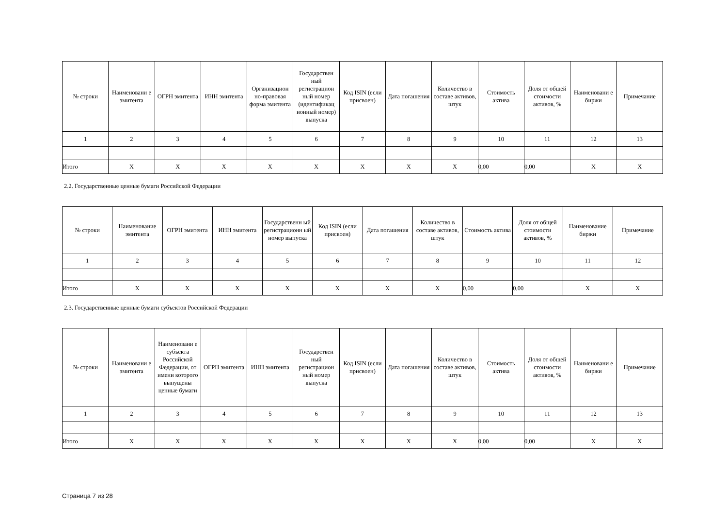| № строки | Наименовани е эмитента | ОГРН эмитента | ИНН эмитента | Организацион но-правовая форма эмитента | Государствен ный регистрацион ный номер (идентификац ионный номер) выпуска | Код ISIN (если присвоен) | Дата погашения | Количество в составе активов, штук | Стоимость актива | Доля от общей стоимости активов, % | Наименовани е биржи | Примечание |
| 1 | 2 | 3 | 4 | 5 | 6 | 7 | 8 | 9 | 10 | 11 | 12 | 13 |
| Итого | X | X | X | X | X | X | X | X | 0,00 | 0,00 | X | X |
2.2. Государственные ценные бумаги Российской Федерации
| № строки | Наименование эмитента | ОГРН эмитента | ИНН эмитента | Государственн ый регистрационн ый номер выпуска | Код ISIN (если присвоен) | Дата погашения | Количество в составе активов, штук | Стоимость актива | Доля от общей стоимости активов, % | Наименование биржи | Примечание |
| 1 | 2 | 3 | 4 | 5 | 6 | 7 | 8 | 9 | 10 | 11 | 12 |
| Итого | X | X | X | X | X | X | X | 0,00 | 0,00 | X | X |
2.3. Государственные ценные бумаги субъектов Российской Федерации
| № строки | Наименовани е эмитента | Наименовани е субъекта Российской Федерации, от имени которого выпущены ценные бумаги | ОГРН эмитента | ИНН эмитента | Государствен ный регистрацион ный номер выпуска | Код ISIN (если присвоен) | Дата погашения | Количество в составе активов, штук | Стоимость актива | Доля от общей стоимости активов, % | Наименовани е биржи | Примечание |
| 1 | 2 | 3 | 4 | 5 | 6 | 7 | 8 | 9 | 10 | 11 | 12 | 13 |
| Итого | X | X | X | X | X | X | X | X | 0,00 | 0,00 | X | X |
Страница 7 из 28